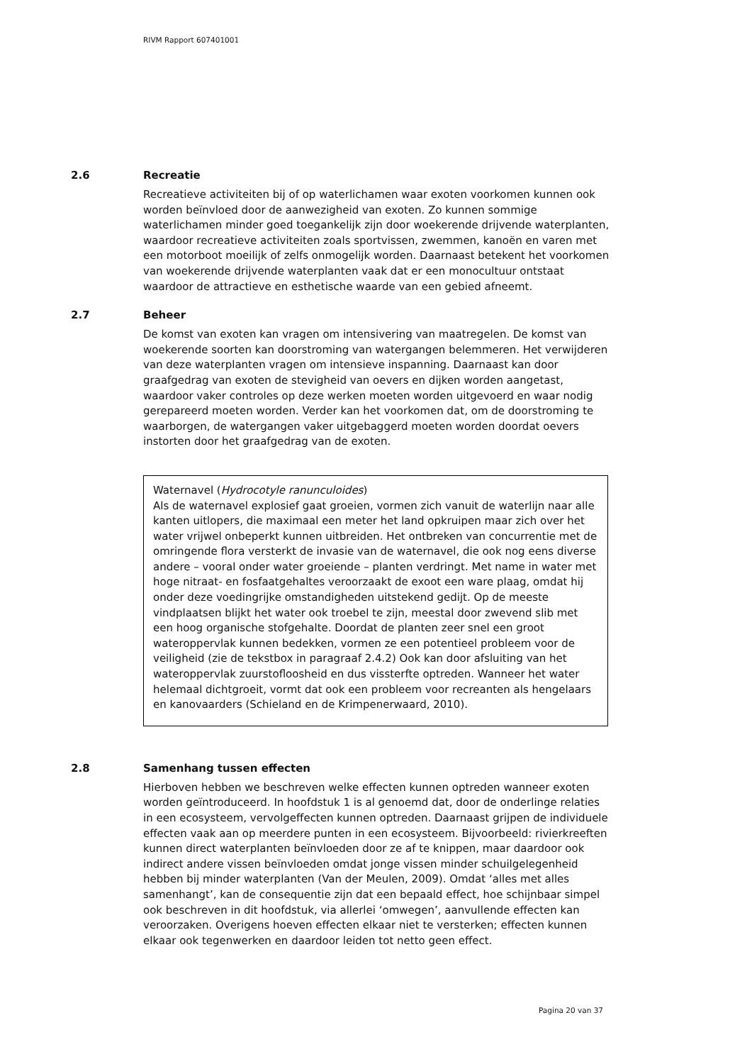RIVM Rapport 607401001
2.6 Recreatie
Recreatieve activiteiten bij of op waterlichamen waar exoten voorkomen kunnen ook worden beïnvloed door de aanwezigheid van exoten. Zo kunnen sommige waterlichamen minder goed toegankelijk zijn door woekerende drijvende waterplanten, waardoor recreatieve activiteiten zoals sportvissen, zwemmen, kanoën en varen met een motorboot moeilijk of zelfs onmogelijk worden. Daarnaast betekent het voorkomen van woekerende drijvende waterplanten vaak dat er een monocultuur ontstaat waardoor de attractieve en esthetische waarde van een gebied afneemt.
2.7 Beheer
De komst van exoten kan vragen om intensivering van maatregelen. De komst van woekerende soorten kan doorstroming van watergangen belemmeren. Het verwijderen van deze waterplanten vragen om intensieve inspanning. Daarnaast kan door graafgedrag van exoten de stevigheid van oevers en dijken worden aangetast, waardoor vaker controles op deze werken moeten worden uitgevoerd en waar nodig gerepareerd moeten worden. Verder kan het voorkomen dat, om de doorstroming te waarborgen, de watergangen vaker uitgebaggerd moeten worden doordat oevers instorten door het graafgedrag van de exoten.
Waternavel (Hydrocotyle ranunculoides)
Als de waternavel explosief gaat groeien, vormen zich vanuit de waterlijn naar alle kanten uitlopers, die maximaal een meter het land opkruipen maar zich over het water vrijwel onbeperkt kunnen uitbreiden. Het ontbreken van concurrentie met de omringende flora versterkt de invasie van de waternavel, die ook nog eens diverse andere – vooral onder water groeiende – planten verdringt. Met name in water met hoge nitraat- en fosfaatgehaltes veroorzaakt de exoot een ware plaag, omdat hij onder deze voedingrijke omstandigheden uitstekend gedijt. Op de meeste vindplaatsen blijkt het water ook troebel te zijn, meestal door zwevend slib met een hoog organische stofgehalte. Doordat de planten zeer snel een groot wateroppervlak kunnen bedekken, vormen ze een potentieel probleem voor de veiligheid (zie de tekstbox in paragraaf 2.4.2) Ook kan door afsluiting van het wateroppervlak zuurstofloosheid en dus vissterfte optreden. Wanneer het water helemaal dichtgroeit, vormt dat ook een probleem voor recreanten als hengelaars en kanovaarders (Schieland en de Krimpenerwaard, 2010).
2.8 Samenhang tussen effecten
Hierboven hebben we beschreven welke effecten kunnen optreden wanneer exoten worden geïntroduceerd. In hoofdstuk 1 is al genoemd dat, door de onderlinge relaties in een ecosysteem, vervolgeffecten kunnen optreden. Daarnaast grijpen de individuele effecten vaak aan op meerdere punten in een ecosysteem. Bijvoorbeeld: rivierkreeften kunnen direct waterplanten beïnvloeden door ze af te knippen, maar daardoor ook indirect andere vissen beïnvloeden omdat jonge vissen minder schuilgelegenheid hebben bij minder waterplanten (Van der Meulen, 2009). Omdat ‘alles met alles samenhangt’, kan de consequentie zijn dat een bepaald effect, hoe schijnbaar simpel ook beschreven in dit hoofdstuk, via allerlei ‘omwegen’, aanvullende effecten kan veroorzaken. Overigens hoeven effecten elkaar niet te versterken; effecten kunnen elkaar ook tegenwerken en daardoor leiden tot netto geen effect.
Pagina 20 van 37